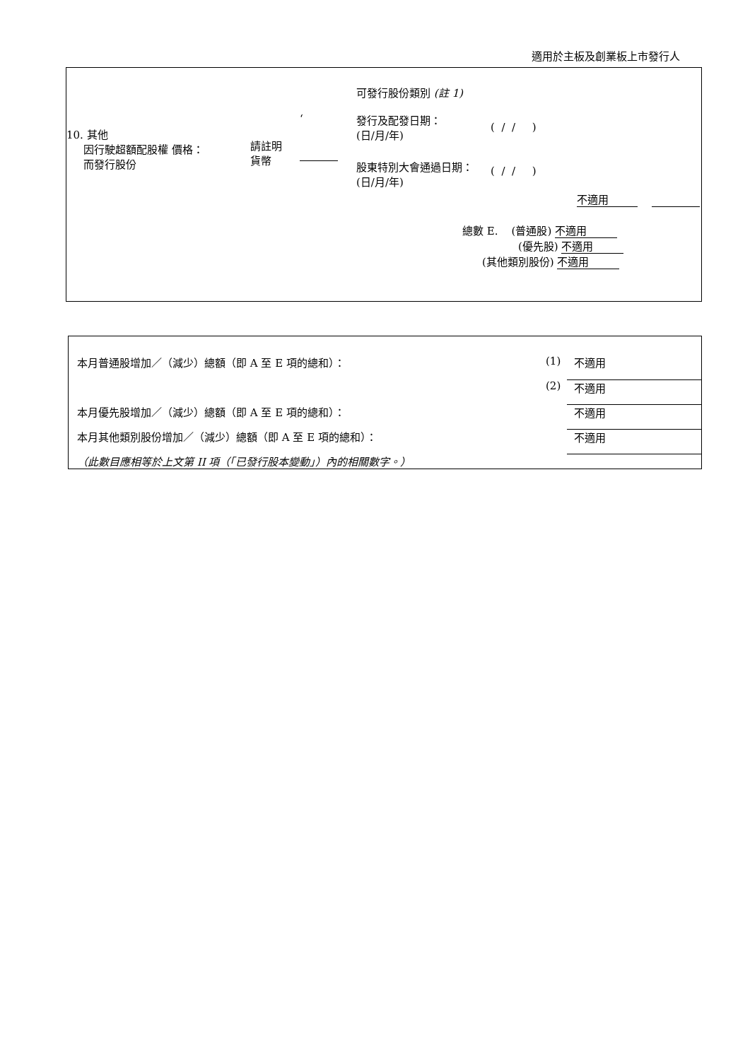適用於主板及創業板上市發行人
可發行股份類別 (註 1)
10. 其他
因行駛超額配股權 價格：
而發行股份
請註明
貨幣
‘ 發行及配發日期：
(日/月/年)
( / / )
股東特別大會通過日期：
(日/月/年)
( / / )
不適用
總數 E. (普通股) 不適用
(優先股) 不適用
(其他類別股份) 不適用
| 本月普通股增加／（減少）總額（即 A 至 E 項的總和）： | (1) | 不適用 |
| | (2) | 不適用 |
| 本月優先股增加／（減少）總額（即 A 至 E 項的總和）： | | 不適用 |
| 本月其他類別股份增加／（減少）總額（即 A 至 E 項的總和）： | | 不適用 |
| （此數目應相等於上文第 II 項（「已發行股本變動」）內的相關數字。） | | |